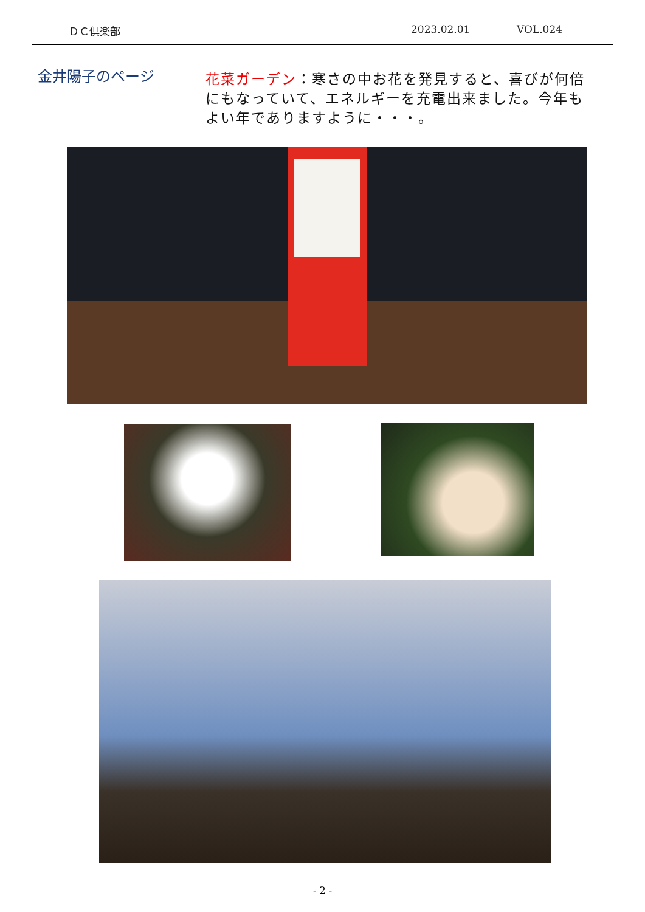ＤＣ倶楽部 2023.02.01 VOL.024
金井陽子のページ
花菜ガーデン：寒さの中お花を発見すると、喜びが何倍にもなっていて、エネルギーを充電出来ました。今年もよい年でありますように・・・。
- 2 -